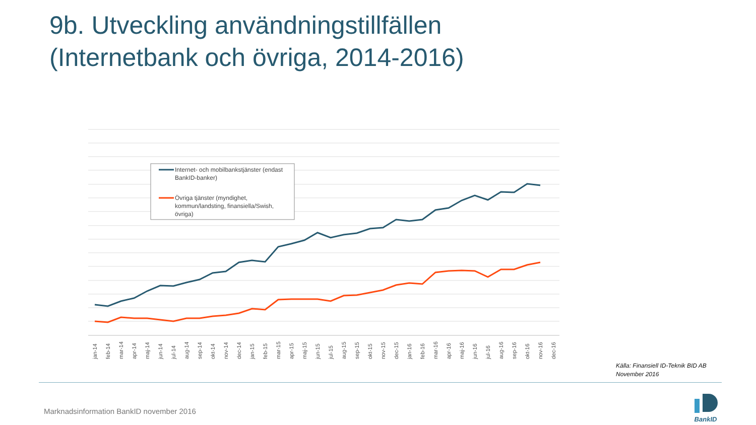9b. Utveckling användningstillfällen
(Internetbank och övriga, 2014-2016)
Internet- och mobilbankstjänster (endast
BankID-banker)
Övriga tjänster (myndighet,
kommun/landsting, finansiella/Swish,
övriga)
jan-14
feb-14
mar-14
apr-14
maj-14
jun-14
jul-14
aug-14
sep-14
okt-14
nov-14
dec-14
jan-15
feb-15
mar-15
apr-15
maj-15
jun-15
jul-15
aug-15
sep-15
okt-15
nov-15
dec-15
jan-16
feb-16
mar-16
apr-16
maj-16
jun-16
jul-16
aug-16
sep-16
okt-16
nov-16
dec-16
Källa: Finansiell ID-Teknik BID AB
November 2016
Marknadsinformation BankID november 2016
BankID